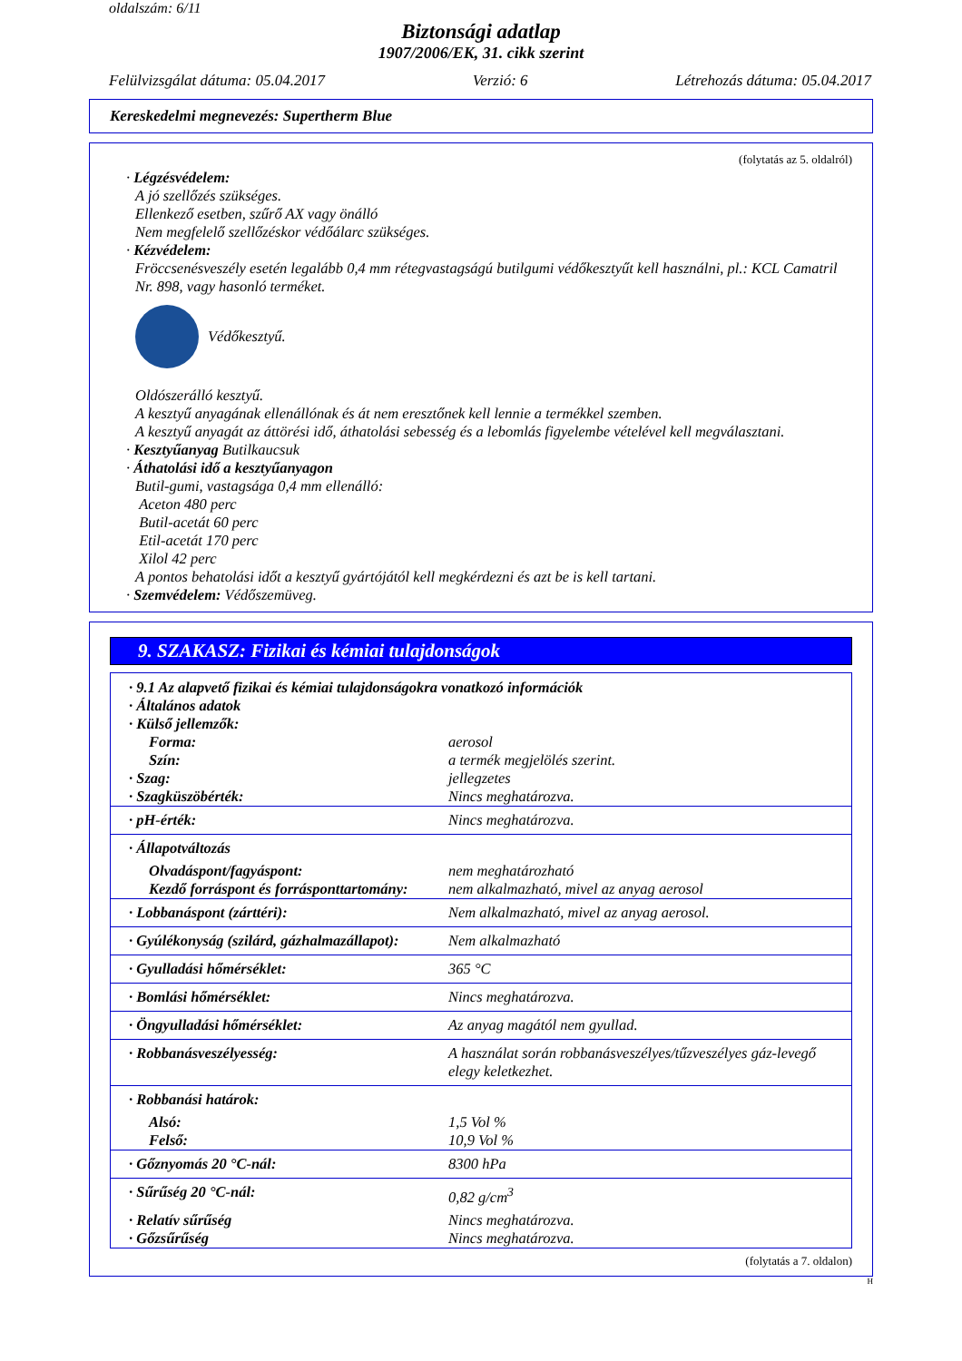oldalszám: 6/11
Biztonsági adatlap
1907/2006/EK, 31. cikk szerint
Felülvizsgálat dátuma: 05.04.2017 Verzió: 6 Létrehozás dátuma: 05.04.2017
Kereskedelmi megnevezés: Supertherm Blue
(folytatás az 5. oldalról)
· Légzésvédelem:
A jó szellőzés szükséges.
Ellenkező esetben, szűrő AX vagy önálló
Nem megfelelő szellőzéskor védőálarc szükséges.
· Kézvédelem:
Fröccsenésveszély esetén legalább 0,4 mm rétegvastagságú butilgumi védőkesztyűt kell használni, pl.: KCL Camatril Nr. 898, vagy hasonló terméket.
Védőkesztyű.
Oldószerálló kesztyű.
A kesztyű anyagának ellenállónak és át nem eresztőnek kell lennie a termékkel szemben.
A kesztyű anyagát az áttörési idő, áthatolási sebesség és a lebomlás figyelembe vételével kell megválasztani.
· Kesztyűanyag Butilkaucsuk
· Áthatolási idő a kesztyűanyagon
Butil-gumi, vastagsága 0,4 mm ellenálló:
Aceton 480 perc
Butil-acetát 60 perc
Etil-acetát 170 perc
Xilol 42 perc
A pontos behatolási időt a kesztyű gyártójától kell megkérdezni és azt be is kell tartani.
· Szemvédelem: Védőszemüveg.
9. SZAKASZ: Fizikai és kémiai tulajdonságok
| · 9.1 Az alapvető fizikai és kémiai tulajdonságokra vonatkozó információk · Általános adatok · Külső jellemzők: | |
| Forma: | aerosol |
| Szín: | a termék megjelölés szerint. |
| · Szag: | jellegzetes |
| · Szagküszöbérték: | Nincs meghatározva. |
| · pH-érték: | Nincs meghatározva. |
| · Állapotváltozás | |
| Olvadáspont/fagyáspont: | nem meghatározható |
| Kezdő forráspont és forrásponttartomány: | nem alkalmazható, mivel az anyag aerosol |
| · Lobbanáspont (zárttéri): | Nem alkalmazható, mivel az anyag aerosol. |
| · Gyúlékonyság (szilárd, gázhalmazállapot): | Nem alkalmazható |
| · Gyulladási hőmérséklet: | 365 °C |
| · Bomlási hőmérséklet: | Nincs meghatározva. |
| · Öngyulladási hőmérséklet: | Az anyag magától nem gyullad. |
| · Robbanásveszélyesség: | A használat során robbanásveszélyes/tűzveszélyes gáz-levegő elegy keletkezhet. |
| · Robbanási határok: | |
| Alsó: | 1,5 Vol % |
| Felső: | 10,9 Vol % |
| · Gőznyomás 20 °C-nál: | 8300 hPa |
| · Sűrűség 20 °C-nál: | 0,82 g/cm<sup>3</sup> |
| · Relatív sűrűség | Nincs meghatározva. |
| · Gőzsűrűség | Nincs meghatározva. |
(folytatás a 7. oldalon)
H